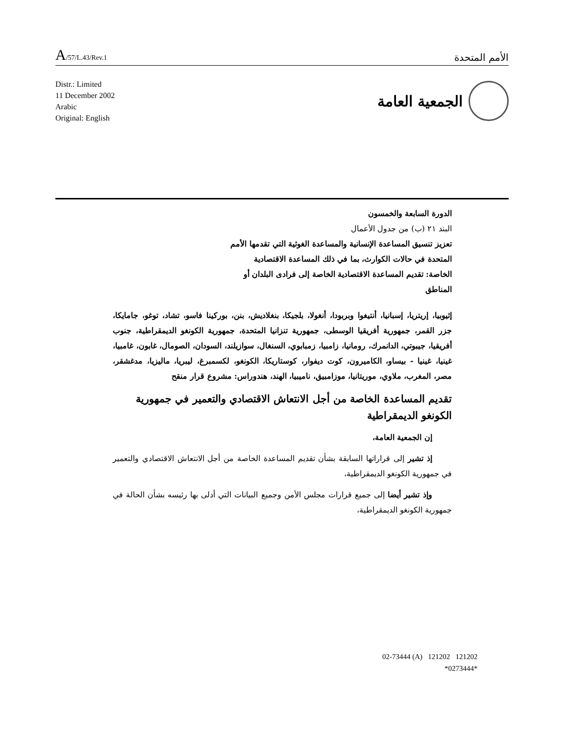A/57/L.43/Rev.1
الأمم المتحدة
Distr.: Limited
11 December 2002
Arabic
Original: English
الجمعية العامة
الدورة السابعة والخمسون
البند ٢١ (ب) من جدول الأعمال
تعزيز تنسيق المساعدة الإنسانية والمساعدة الغوثية التي تقدمها الأمم المتحدة في حالات الكوارث، بما في ذلك المساعدة الاقتصادية الخاصة: تقديم المساعدة الاقتصادية الخاصة إلى فرادى البلدان أو المناطق
إثيوبيا، إريتريا، إسبانيا، أنتيغوا وبربودا، أنغولا، بلجيكا، بنغلاديش، بنن، بوركينا فاسو، تشاد، توغو، جامايكا، جزر القمر، جمهورية أفريقيا الوسطى، جمهورية تنزانيا المتحدة، جمهورية الكونغو الديمقراطية، جنوب أفريقيا، جيبوتي، الدانمرك، رومانيا، زامبيا، زمبابوي، السنغال، سوازيلند، السودان، الصومال، غابون، غامبيا، غينيا، غينيا - بيساو، الكاميرون، كوت ديفوار، كوستاريكا، الكونغو، لكسمبرغ، ليبريا، ماليزيا، مدغشقر، مصر، المغرب، ملاوي، موريتانيا، موزامبيق، ناميبيا، الهند، هندوراس: مشروع قرار منقح
تقديم المساعدة الخاصة من أجل الانتعاش الاقتصادي والتعمير في جمهورية الكونغو الديمقراطية
إن الجمعية العامة،
إذ تشير إلى قراراتها السابقة بشأن تقديم المساعدة الخاصة من أجل الانتعاش الاقتصادي والتعمير في جمهورية الكونغو الديمقراطية،
وإذ تشير أيضا إلى جميع قرارات مجلس الأمن وجميع البيانات التي أدلى بها رئيسه بشأن الحالة في جمهورية الكونغو الديمقراطية،
02-73444 (A) 121202 121202
*0273444*